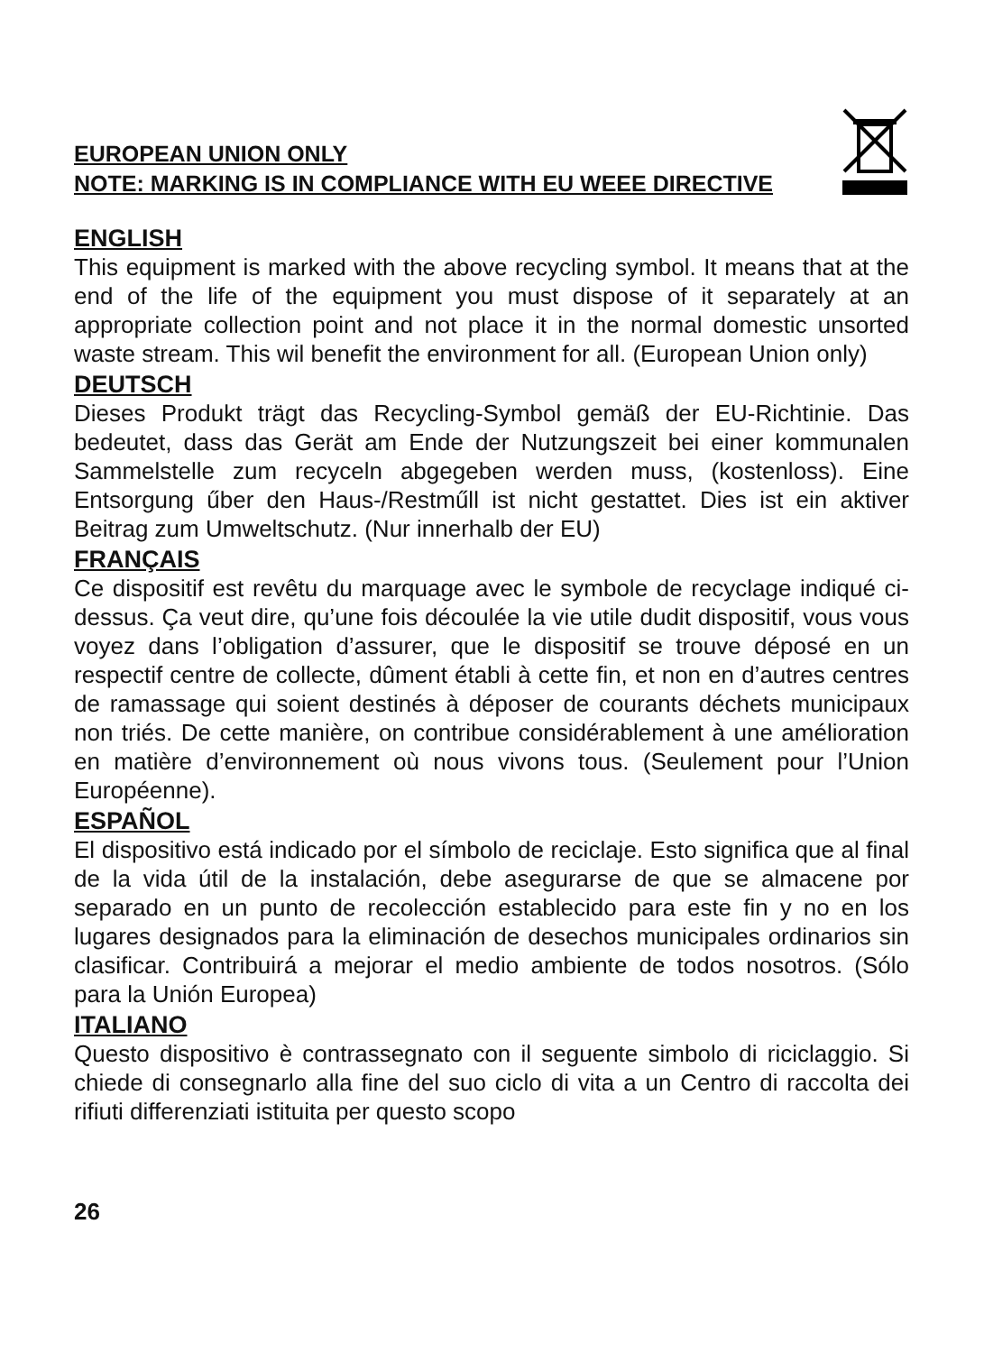EUROPEAN UNION ONLY
NOTE: MARKING IS IN COMPLIANCE WITH EU WEEE DIRECTIVE
ENGLISH
This equipment is marked with the above recycling symbol. It means that at the end of the life of the equipment you must dispose of it separately at an appropriate collection point and not place it in the normal domestic unsorted waste stream. This wil benefit the environment for all. (European Union only)
DEUTSCH
Dieses Produkt trägt das Recycling-Symbol gemäß der EU-Richtinie. Das bedeutet, dass das Gerät am Ende der Nutzungszeit bei einer kommunalen Sammelstelle zum recyceln abgegeben werden muss, (kostenloss). Eine Entsorgung űber den Haus-/Restműll ist nicht gestattet. Dies ist ein aktiver Beitrag zum Umweltschutz. (Nur innerhalb der EU)
FRANÇAIS
Ce dispositif est revêtu du marquage avec le symbole de recyclage indiqué ci-dessus. Ça veut dire, qu’une fois découlée la vie utile dudit dispositif, vous vous voyez dans l’obligation d’assurer, que le dispositif se trouve déposé en un respectif centre de collecte, dûment établi à cette fin, et non en d’autres centres de ramassage qui soient destinés à déposer de courants déchets municipaux non triés. De cette manière, on contribue considérablement à une amélioration en matière d’environnement où nous vivons tous. (Seulement pour l’Union Européenne).
ESPAÑOL
El dispositivo está indicado por el símbolo de reciclaje. Esto significa que al final de la vida útil de la instalación, debe asegurarse de que se almacene por separado en un punto de recolección establecido para este fin y no en los lugares designados para la eliminación de desechos municipales ordinarios sin clasificar. Contribuirá a mejorar el medio ambiente de todos nosotros. (Sólo para la Unión Europea)
ITALIANO
Questo dispositivo è contrassegnato con il seguente simbolo di riciclaggio. Si chiede di consegnarlo alla fine del suo ciclo di vita a un Centro di raccolta dei rifiuti differenziati istituita per questo scopo
26